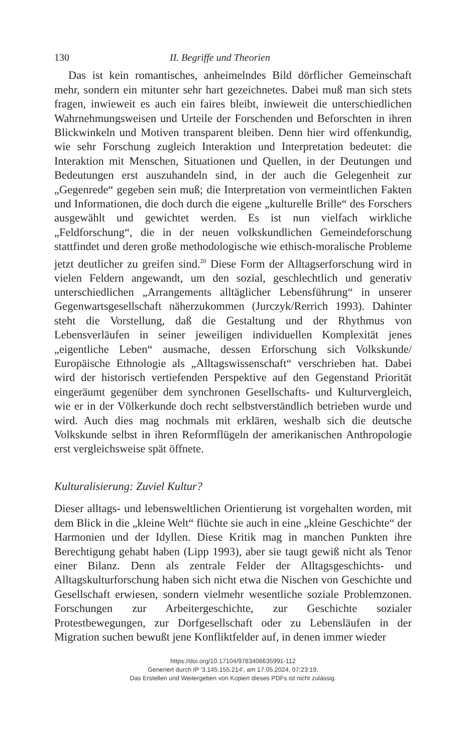130 II. Begriffe und Theorien
Das ist kein romantisches, anheimelndes Bild dörflicher Gemeinschaft mehr, sondern ein mitunter sehr hart gezeichnetes. Dabei muß man sich stets fragen, inwieweit es auch ein faires bleibt, inwieweit die unterschiedlichen Wahrnehmungsweisen und Urteile der Forschenden und Beforschten in ihren Blickwinkeln und Motiven transparent bleiben. Denn hier wird offenkundig, wie sehr Forschung zugleich Interaktion und Interpretation bedeutet: die Interaktion mit Menschen, Situationen und Quellen, in der Deutungen und Bedeutungen erst auszuhandeln sind, in der auch die Gelegenheit zur „Gegenrede“ gegeben sein muß; die Interpretation von vermeintlichen Fakten und Informationen, die doch durch die eigene „kulturelle Brille“ des Forschers ausgewählt und gewichtet werden. Es ist nun vielfach wirkliche „Feldforschung“, die in der neuen volkskundlichen Gemeindeforschung stattfindet und deren große methodologische wie ethisch-moralische Probleme jetzt deutlicher zu greifen sind.<sup>20</sup> Diese Form der Alltagserforschung wird in vielen Feldern angewandt, um den sozial, geschlechtlich und generativ unterschiedlichen „Arrangements alltäglicher Lebensführung“ in unserer Gegenwartsgesellschaft näherzukommen (Jurczyk/Rerrich 1993). Dahinter steht die Vorstellung, daß die Gestaltung und der Rhythmus von Lebensverläufen in seiner jeweiligen individuellen Komplexität jenes „eigentliche Leben“ ausmache, dessen Erforschung sich Volkskunde/ Europäische Ethnologie als „Alltagswissenschaft“ verschrieben hat. Dabei wird der historisch vertiefenden Perspektive auf den Gegenstand Priorität eingeräumt gegenüber dem synchronen Gesellschafts- und Kulturvergleich, wie er in der Völkerkunde doch recht selbstverständlich betrieben wurde und wird. Auch dies mag nochmals mit erklären, weshalb sich die deutsche Volkskunde selbst in ihren Reformflügeln der amerikanischen Anthropologie erst vergleichsweise spät öffnete.
Kulturalisierung: Zuviel Kultur?
Dieser alltags- und lebensweltlichen Orientierung ist vorgehalten worden, mit dem Blick in die „kleine Welt“ flüchte sie auch in eine „kleine Geschichte“ der Harmonien und der Idyllen. Diese Kritik mag in manchen Punkten ihre Berechtigung gehabt haben (Lipp 1993), aber sie taugt gewiß nicht als Tenor einer Bilanz. Denn als zentrale Felder der Alltagsgeschichts- und Alltagskulturforschung haben sich nicht etwa die Nischen von Geschichte und Gesellschaft erwiesen, sondern vielmehr wesentliche soziale Problemzonen. Forschungen zur Arbeitergeschichte, zur Geschichte sozialer Protestbewegungen, zur Dorfgesellschaft oder zu Lebensläufen in der Migration suchen bewußt jene Konfliktfelder auf, in denen immer wieder
https://doi.org/10.17104/9783406635991-112
Generiert durch IP '3.145.155.214', am 17.05.2024, 07:23:19.
Das Erstellen und Weitergeben von Kopien dieses PDFs ist nicht zulässig.